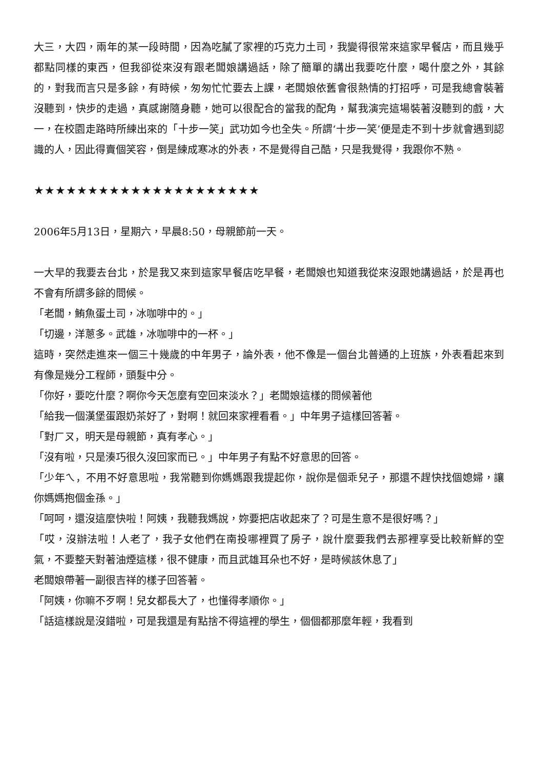大三，大四，兩年的某一段時間，因為吃膩了家裡的巧克力土司，我變得很常來這家早餐店，而且幾乎都點同樣的東西，但我卻從來沒有跟老闆娘講過話，除了簡單的講出我要吃什麼，喝什麼之外，其餘的，對我而言只是多餘，有時候，匆匆忙忙要去上課，老闆娘依舊會很熱情的打招呼，可是我總會裝著沒聽到，快步的走過，真感謝隨身聽，她可以很配合的當我的配角，幫我演完這場裝著沒聽到的戲，大一，在校園走路時所練出來的「十步一笑」武功如今也全失。所謂‘十步一笑’便是走不到十步就會遇到認識的人，因此得賣個笑容，倒是練成寒冰的外表，不是覺得自己酷，只是我覺得，我跟你不熟。
★★★★★★★★★★★★★★★★★★★★★
2006年5月13日，星期六，早晨8:50，母親節前一天。
一大早的我要去台北，於是我又來到這家早餐店吃早餐，老闆娘也知道我從來沒跟她講過話，於是再也不會有所謂多餘的問候。
「老闆，鮪魚蛋土司，冰咖啡中的。」
「切邊，洋蔥多。武雄，冰咖啡中的一杯。」
這時，突然走進來一個三十幾歲的中年男子，論外表，他不像是一個台北普通的上班族，外表看起來到有像是幾分工程師，頭髮中分。
「你好，要吃什麼？啊你今天怎麼有空回來淡水？」老闆娘這樣的問候著他
「給我一個漢堡蛋跟奶茶好了，對啊！就回來家裡看看。」中年男子這樣回答著。
「對ㄏㄡ，明天是母親節，真有孝心。」
「沒有啦，只是湊巧很久沒回家而已。」中年男子有點不好意思的回答。
「少年ㄟ，不用不好意思啦，我常聽到你媽媽跟我提起你，說你是個乖兒子，那還不趕快找個媳婦，讓你媽媽抱個金孫。」
「呵呵，還沒這麼快啦！阿姨，我聽我媽說，妳要把店收起來了？可是生意不是很好嗎？」
「哎，沒辦法啦！人老了，我子女他們在南投哪裡買了房子，說什麼要我們去那裡享受比較新鮮的空氣，不要整天對著油煙這樣，很不健康，而且武雄耳朵也不好，是時候該休息了」
老闆娘帶著一副很吉祥的樣子回答著。
「阿姨，你嘛不歹啊！兒女都長大了，也懂得孝順你。」
「話這樣說是沒錯啦，可是我還是有點捨不得這裡的學生，個個都那麼年輕，我看到